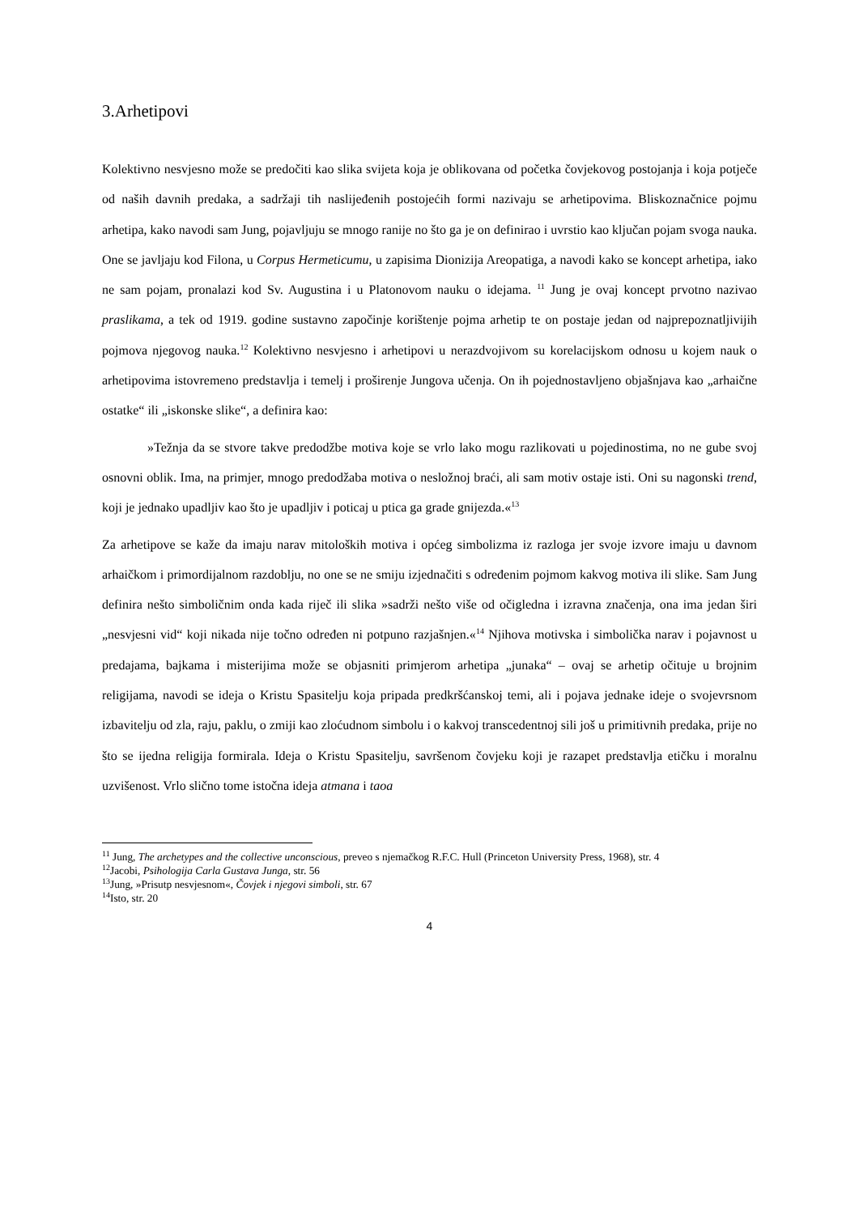3.Arhetipovi
Kolektivno nesvjesno može se predočiti kao slika svijeta koja je oblikovana od početka čovjekovog postojanja i koja potječe od naših davnih predaka, a sadržaji tih naslijeđenih postojećih formi nazivaju se arhetipovima. Bliskoznačnice pojmu arhetipa, kako navodi sam Jung, pojavljuju se mnogo ranije no što ga je on definirao i uvrstio kao ključan pojam svoga nauka. One se javljaju kod Filona, u Corpus Hermeticumu, u zapisima Dionizija Areopatiga, a navodi kako se koncept arhetipa, iako ne sam pojam, pronalazi kod Sv. Augustina i u Platonovom nauku o idejama. <sup>11</sup> Jung je ovaj koncept prvotno nazivao praslikama, a tek od 1919. godine sustavno započinje korištenje pojma arhetip te on postaje jedan od najprepoznatljivijih pojmova njegovog nauka.<sup>12</sup> Kolektivno nesvjesno i arhetipovi u nerazdvojivom su korelacijskom odnosu u kojem nauk o arhetipovima istovremeno predstavlja i temelj i proširenje Jungova učenja. On ih pojednostavljeno objašnjava kao „arhaične ostatke“ ili „iskonske slike“, a definira kao:
»Težnja da se stvore takve predodžbe motiva koje se vrlo lako mogu razlikovati u pojedinostima, no ne gube svoj osnovni oblik. Ima, na primjer, mnogo predodžaba motiva o nesložnoj braći, ali sam motiv ostaje isti. Oni su nagonski trend, koji je jednako upadljiv kao što je upadljiv i poticaj u ptica ga grade gnijezda.«<sup>13</sup>
Za arhetipove se kaže da imaju narav mitoloških motiva i općeg simbolizma iz razloga jer svoje izvore imaju u davnom arhaičkom i primordijalnom razdoblju, no one se ne smiju izjednačiti s određenim pojmom kakvog motiva ili slike. Sam Jung definira nešto simboličnim onda kada riječ ili slika »sadrži nešto više od očigledna i izravna značenja, ona ima jedan širi „nesvjesni vid“ koji nikada nije točno određen ni potpuno razjašnjen.«<sup>14</sup> Njihova motivska i simbolička narav i pojavnost u predajama, bajkama i misterijima može se objasniti primjerom arhetipa „junaka“ – ovaj se arhetip očituje u brojnim religijama, navodi se ideja o Kristu Spasitelju koja pripada predkršćanskoj temi, ali i pojava jednake ideje o svojevrsnom izbavitelju od zla, raju, paklu, o zmiji kao zloćudnom simbolu i o kakvoj transcedentnoj sili još u primitivnih predaka, prije no što se ijedna religija formirala. Ideja o Kristu Spasitelju, savršenom čovjeku koji je razapet predstavlja etičku i moralnu uzvišenost. Vrlo slično tome istočna ideja atmana i taoa
<sup>11</sup> Jung, The archetypes and the collective unconscious, preveo s njemačkog R.F.C. Hull (Princeton University Press, 1968), str. 4
<sup>12</sup> Jacobi, Psihologija Carla Gustava Junga, str. 56
<sup>13</sup> Jung, »Prisutp nesvjesnom«, Čovjek i njegovi simboli, str. 67
<sup>14</sup> Isto, str. 20
4